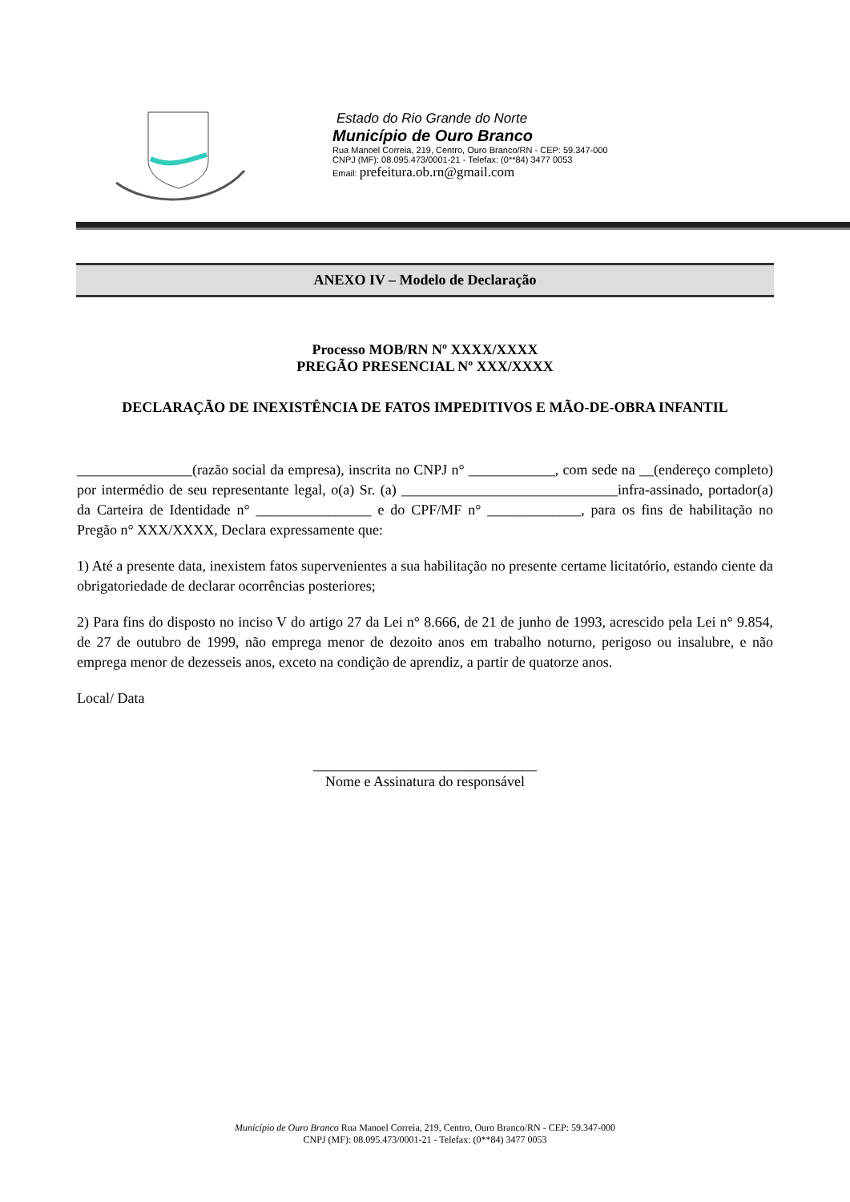Estado do Rio Grande do Norte
Município de Ouro Branco
Rua Manoel Correia, 219, Centro, Ouro Branco/RN - CEP: 59.347-000
CNPJ (MF): 08.095.473/0001-21 - Telefax: (0**84) 3477 0053
Email: prefeitura.ob.rn@gmail.com
ANEXO IV – Modelo de Declaração
Processo MOB/RN Nº XXXX/XXXX
PREGÃO PRESENCIAL Nº XXX/XXXX
DECLARAÇÃO DE INEXISTÊNCIA DE FATOS IMPEDITIVOS E MÃO-DE-OBRA INFANTIL
________________(razão social da empresa), inscrita no CNPJ n° ____________, com sede na __(endereço completo) por intermédio de seu representante legal, o(a) Sr. (a) ______________________________infra-assinado, portador(a) da Carteira de Identidade n° ________________ e do CPF/MF n° _____________, para os fins de habilitação no Pregão n° XXX/XXXX, Declara expressamente que:
1) Até a presente data, inexistem fatos supervenientes a sua habilitação no presente certame licitatório, estando ciente da obrigatoriedade de declarar ocorrências posteriores;
2) Para fins do disposto no inciso V do artigo 27 da Lei n° 8.666, de 21 de junho de 1993, acrescido pela Lei n° 9.854, de 27 de outubro de 1999, não emprega menor de dezoito anos em trabalho noturno, perigoso ou insalubre, e não emprega menor de dezesseis anos, exceto na condição de aprendiz, a partir de quatorze anos.
Local/ Data
_______________________________
Nome e Assinatura do responsável
Município de Ouro Branco Rua Manoel Correia, 219, Centro, Ouro Branco/RN - CEP: 59.347-000
CNPJ (MF): 08.095.473/0001-21 - Telefax: (0**84) 3477 0053